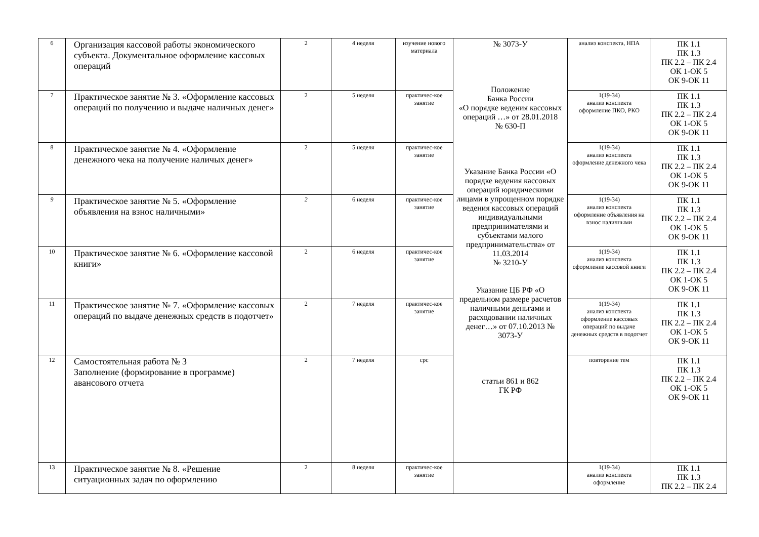| 6 | Организация кассовой работы экономического субъекта. Документальное оформление кассовых операций | 2 | 4 неделя | изучение нового материала | № 3073-У Положение Банка России «О порядке ведения кассовых операций …» от 28.01.2018 № 630-П Указание Банка России «О порядке ведения кассовых операций юридическими лицами в упрощенном порядке ведения кассовых операций индивидуальными предпринимателями и субъектами малого предпринимательства» от 11.03.2014 № 3210-У Указание ЦБ РФ «О предельном размере расчетов наличными деньгами и расходовании наличных денег…» от 07.10.2013 № 3073-У статьи 861 и 862 ГК РФ | анализ конспекта, НПА | ПК 1.1 ПК 1.3 ПК 2.2 – ПК 2.4 ОК 1-ОК 5 ОК 9-ОК 11 |
| 7 | Практическое занятие № 3. «Оформление кассовых операций по получению и выдаче наличных денег» | 2 | 5 неделя | практичес-кое занятие | | 1(19-34) анализ конспекта оформление ПКО, РКО | ПК 1.1 ПК 1.3 ПК 2.2 – ПК 2.4 ОК 1-ОК 5 ОК 9-ОК 11 |
| 8 | Практическое занятие № 4. «Оформление денежного чека на получение наличых денег» | 2 | 5 неделя | практичес-кое занятие | | 1(19-34) анализ конспекта оформление денежного чека | ПК 1.1 ПК 1.3 ПК 2.2 – ПК 2.4 ОК 1-ОК 5 ОК 9-ОК 11 |
| 9 | Практическое занятие № 5. «Оформление объявления на взнос наличными» | 2 | 6 неделя | практичес-кое занятие | | 1(19-34) анализ конспекта оформление объявления на взнос наличными | ПК 1.1 ПК 1.3 ПК 2.2 – ПК 2.4 ОК 1-ОК 5 ОК 9-ОК 11 |
| 10 | Практическое занятие № 6. «Оформление кассовой книги» | 2 | 6 неделя | практичес-кое занятие | | 1(19-34) анализ конспекта оформление кассовой книги | ПК 1.1 ПК 1.3 ПК 2.2 – ПК 2.4 ОК 1-ОК 5 ОК 9-ОК 11 |
| 11 | Практическое занятие № 7. «Оформление кассовых операций по выдаче денежных средств в подотчет» | 2 | 7 неделя | практичес-кое занятие | | 1(19-34) анализ конспекта оформление кассовых операций по выдаче денежных средств в подотчет | ПК 1.1 ПК 1.3 ПК 2.2 – ПК 2.4 ОК 1-ОК 5 ОК 9-ОК 11 |
| 12 | Самостоятельная работа № 3 Заполнение (формирование в программе) авансового отчета | 2 | 7 неделя | срс | | повторение тем | ПК 1.1 ПК 1.3 ПК 2.2 – ПК 2.4 ОК 1-ОК 5 ОК 9-ОК 11 |
| 13 | Практическое занятие № 8. «Решение ситуационных задач по оформлению | 2 | 8 неделя | практичес-кое занятие | | 1(19-34) анализ конспекта оформление | ПК 1.1 ПК 1.3 ПК 2.2 – ПК 2.4 |